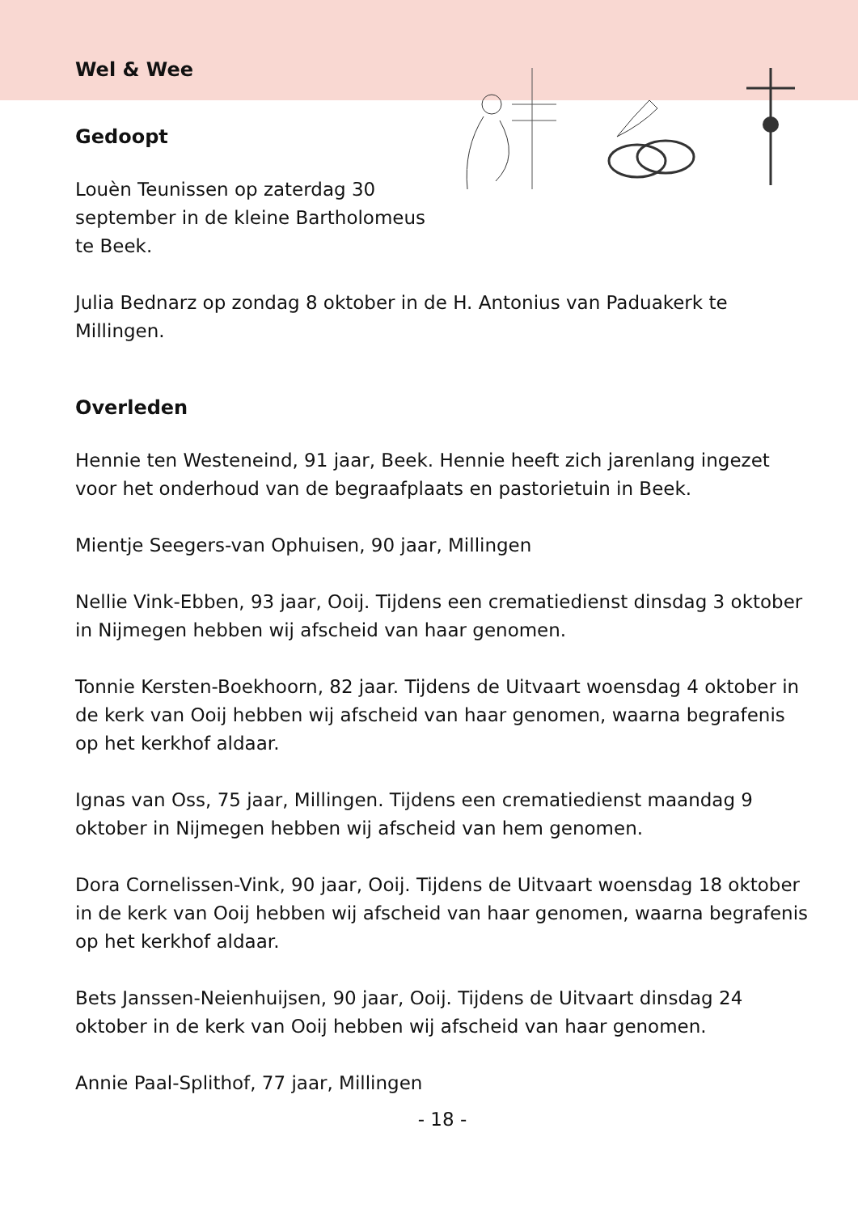Wel & Wee
Gedoopt
Louèn Teunissen op zaterdag 30 september in de kleine Bartholomeus te Beek.
Julia Bednarz op zondag 8 oktober in de H. Antonius van Paduakerk te Millingen.
Overleden
Hennie ten Westeneind, 91 jaar, Beek. Hennie heeft zich jarenlang ingezet voor het onderhoud van de begraafplaats en pastorietuin in Beek.
Mientje Seegers-van Ophuisen, 90 jaar, Millingen
Nellie Vink-Ebben, 93 jaar, Ooij. Tijdens een crematiedienst dinsdag 3 oktober in Nijmegen hebben wij afscheid van haar genomen.
Tonnie Kersten-Boekhoorn, 82 jaar. Tijdens de Uitvaart woensdag 4 oktober in de kerk van Ooij hebben wij afscheid van haar genomen, waarna begrafenis op het kerkhof aldaar.
Ignas van Oss, 75 jaar, Millingen. Tijdens een crematiedienst maandag 9 oktober in Nijmegen hebben wij afscheid van hem genomen.
Dora Cornelissen-Vink, 90 jaar, Ooij. Tijdens de Uitvaart woensdag 18 oktober in de kerk van Ooij hebben wij afscheid van haar genomen, waarna begrafenis op het kerkhof aldaar.
Bets Janssen-Neienhuijsen, 90 jaar, Ooij. Tijdens de Uitvaart dinsdag 24 oktober in de kerk van Ooij hebben wij afscheid van haar genomen.
Annie Paal-Splithof, 77 jaar, Millingen
- 18 -